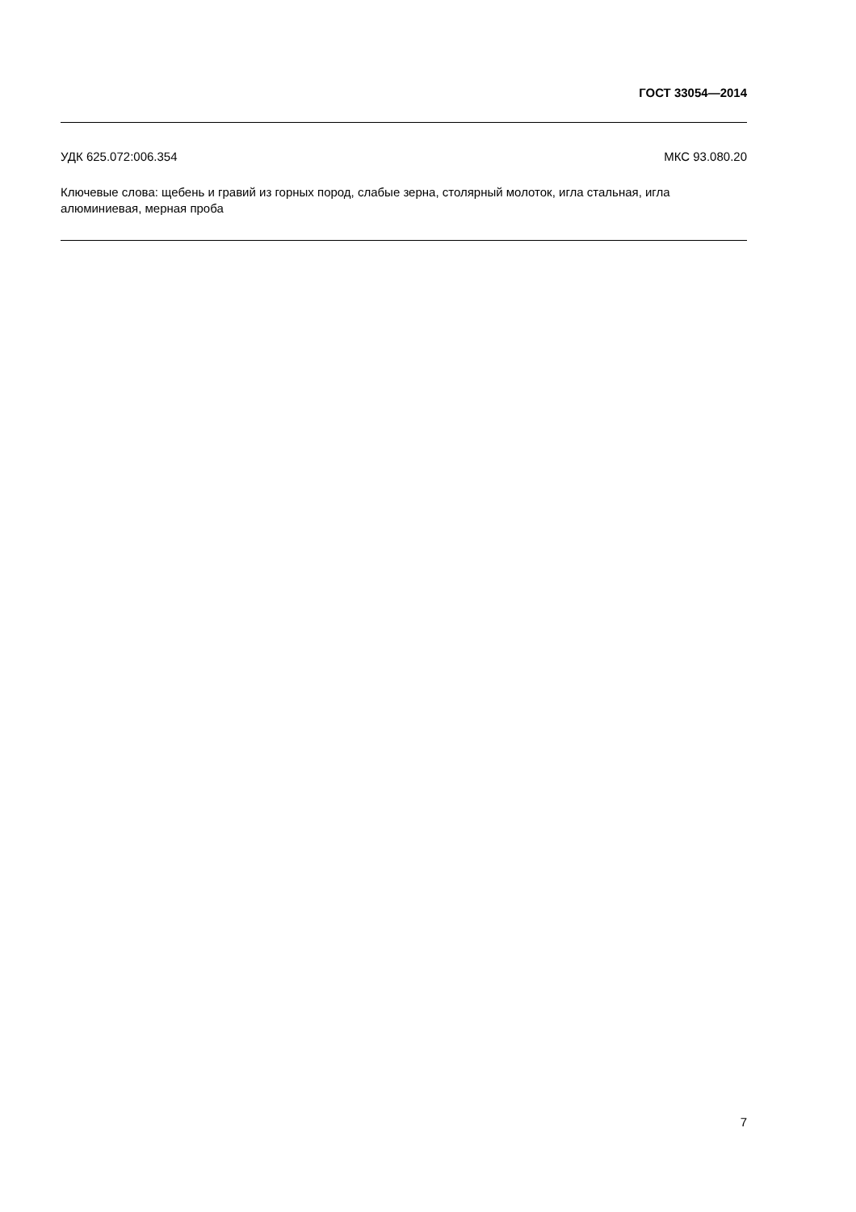ГОСТ 33054—2014
УДК 625.072:006.354 МКС 93.080.20
Ключевые слова: щебень и гравий из горных пород, слабые зерна, столярный молоток, игла стальная, игла алюминиевая, мерная проба
7